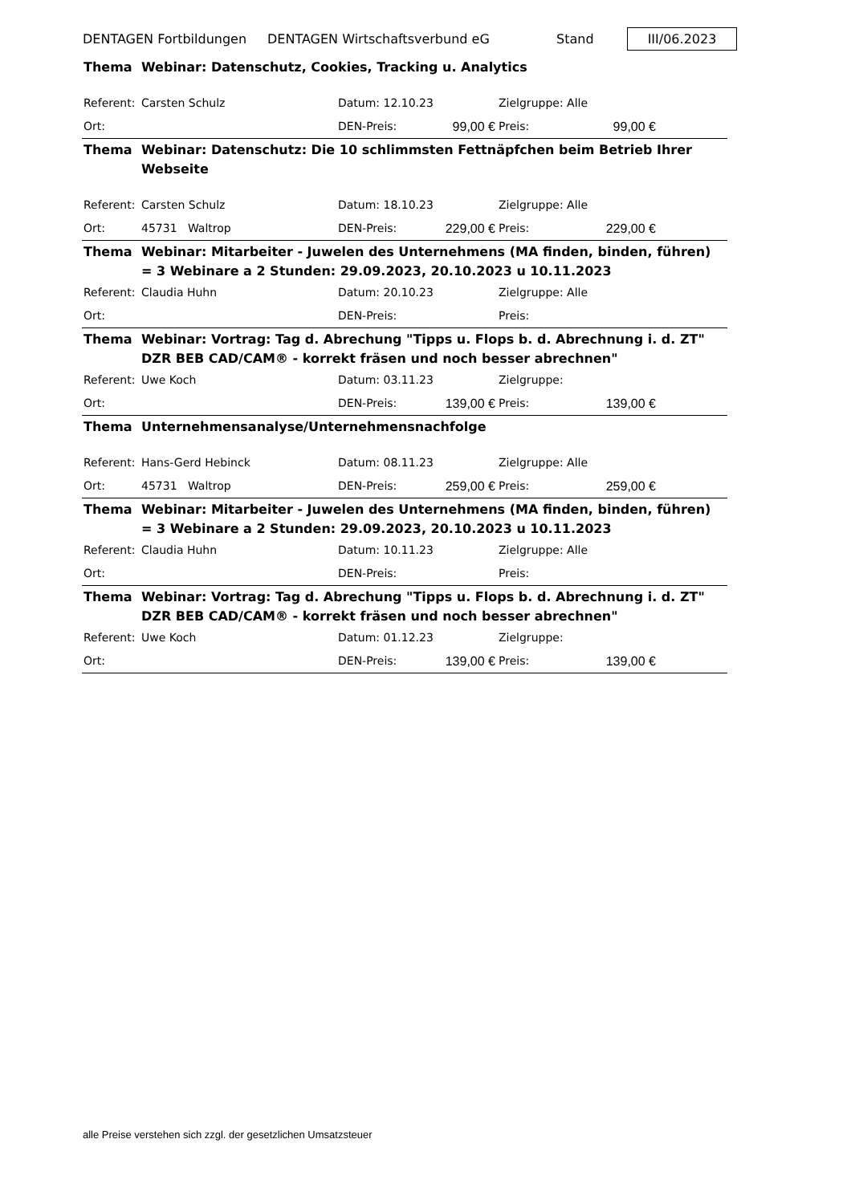DENTAGEN Fortbildungen DENTAGEN Wirtschaftsverbund eG Stand III/06.2023
| Thema | Webinar: Datenschutz, Cookies, Tracking u. Analytics | | | | | |
| Referent: | Carsten Schulz | Datum: 12.10.23 | | Zielgruppe: Alle | | |
| Ort: | | DEN-Preis: | 99,00 € | Preis: | 99,00 € | |
| Thema | Webinar: Datenschutz: Die 10 schlimmsten Fettnäpfchen beim Betrieb Ihrer Webseite | | | | | |
| Referent: | Carsten Schulz | Datum: 18.10.23 | | Zielgruppe: Alle | | |
| Ort: | 45731 Waltrop | DEN-Preis: | 229,00 € | Preis: | 229,00 € | |
| Thema | Webinar: Mitarbeiter - Juwelen des Unternehmens (MA finden, binden, führen) = 3 Webinare a 2 Stunden: 29.09.2023, 20.10.2023 u 10.11.2023 | | | | | |
| Referent: | Claudia Huhn | Datum: 20.10.23 | | Zielgruppe: Alle | | |
| Ort: | | DEN-Preis: | | Preis: | | |
| Thema | Webinar: Vortrag: Tag d. Abrechung "Tipps u. Flops b. d. Abrechnung i. d. ZT" DZR BEB CAD/CAM® - korrekt fräsen und noch besser abrechnen" | | | | | |
| Referent: | Uwe Koch | Datum: 03.11.23 | | Zielgruppe: | | |
| Ort: | | DEN-Preis: | 139,00 € | Preis: | 139,00 € | |
| Thema | Unternehmensanalyse/Unternehmensnachfolge | | | | | |
| Referent: | Hans-Gerd Hebinck | Datum: 08.11.23 | | Zielgruppe: Alle | | |
| Ort: | 45731 Waltrop | DEN-Preis: | 259,00 € | Preis: | 259,00 € | |
| Thema | Webinar: Mitarbeiter - Juwelen des Unternehmens (MA finden, binden, führen) = 3 Webinare a 2 Stunden: 29.09.2023, 20.10.2023 u 10.11.2023 | | | | | |
| Referent: | Claudia Huhn | Datum: 10.11.23 | | Zielgruppe: Alle | | |
| Ort: | | DEN-Preis: | | Preis: | | |
| Thema | Webinar: Vortrag: Tag d. Abrechung "Tipps u. Flops b. d. Abrechnung i. d. ZT" DZR BEB CAD/CAM® - korrekt fräsen und noch besser abrechnen" | | | | | |
| Referent: | Uwe Koch | Datum: 01.12.23 | | Zielgruppe: | | |
| Ort: | | DEN-Preis: | 139,00 € | Preis: | 139,00 € | |
alle Preise verstehen sich zzgl. der gesetzlichen Umsatzsteuer